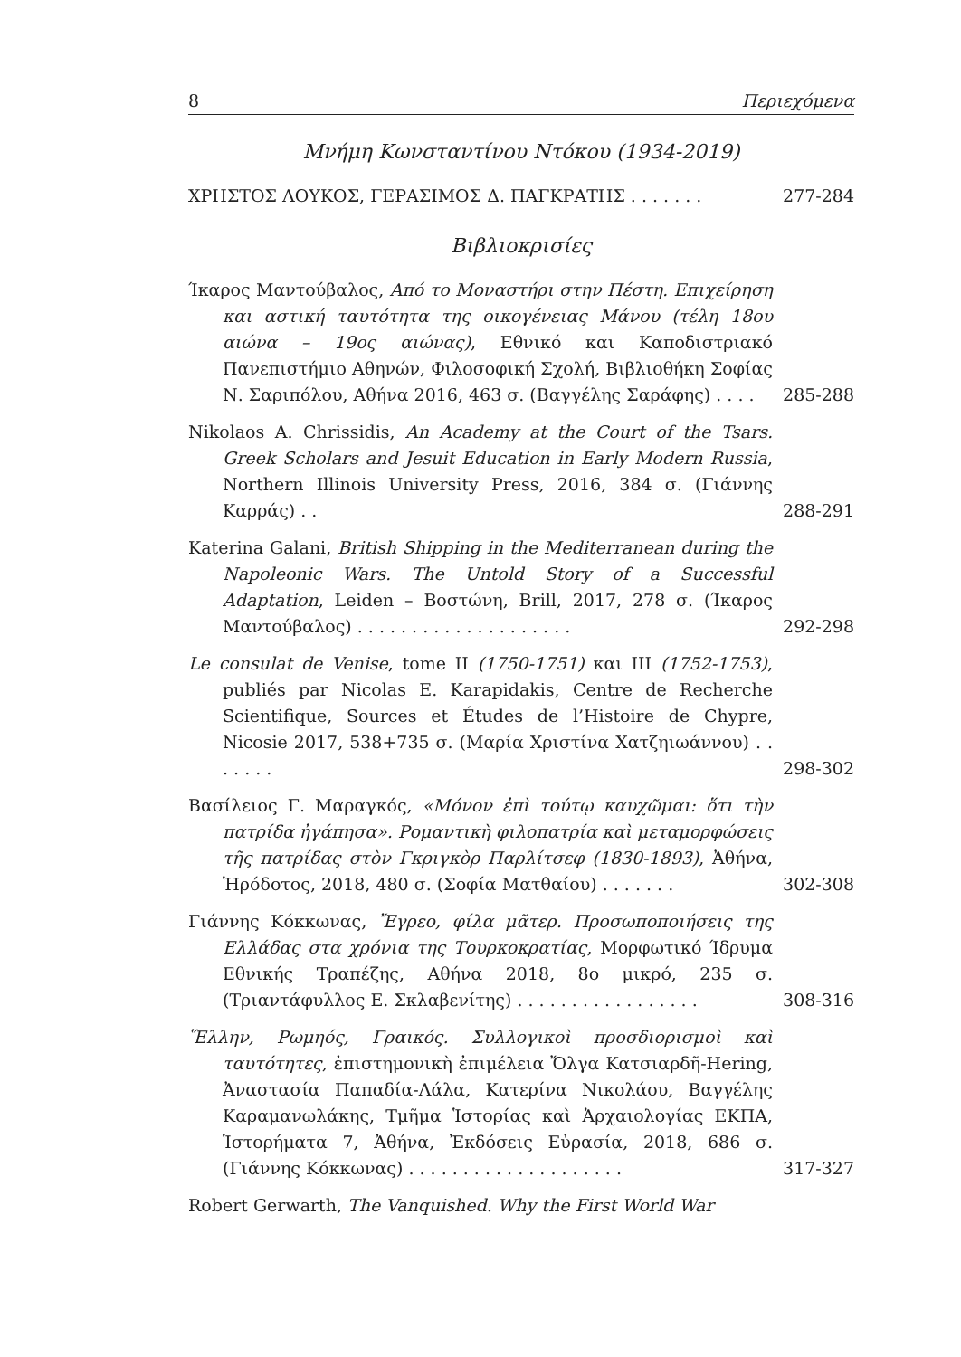8 Περιεχόμενα
Μνήμη Κωνσταντίνου Ντόκου (1934-2019)
ΧΡΗΣΤΟΣ ΛΟΥΚΟΣ, ΓΕΡΑΣΙΜΟΣ Δ. ΠΑΓΚΡΑΤΗΣ . . . . . . .
277-284
Βιβλιοκρισίες
Ίκαρος Μαντούβαλος, Από το Μοναστήρι στην Πέστη. Επιχείρηση και αστική ταυτότητα της οικογένειας Μάνου (τέλη 18ου αιώνα – 19ος αιώνας), Εθνικό και Καποδιστριακό Πανεπιστήμιο Αθηνών, Φιλοσοφική Σχολή, Βιβλιοθήκη Σοφίας Ν. Σαριπόλου, Αθήνα 2016, 463 σ. (Βαγγέλης Σαράφης) . . . .
285-288
Nikolaos A. Chrissidis, An Academy at the Court of the Tsars. Greek Scholars and Jesuit Education in Early Modern Russia, Northern Illinois University Press, 2016, 384 σ. (Γιάννης Καρράς) . .
288-291
Katerina Galani, British Shipping in the Mediterranean during the Napoleonic Wars. The Untold Story of a Successful Adaptation, Leiden – Βοστώνη, Brill, 2017, 278 σ. (Ίκαρος Μαντούβαλος) . . . . . . . . . . . . . . . . . . . .
292-298
Le consulat de Venise, tome II (1750-1751) και III (1752-1753), publiés par Nicolas E. Karapidakis, Centre de Recherche Scientifique, Sources et Études de l’Histoire de Chypre, Nicosie 2017, 538+735 σ. (Μαρία Χριστίνα Χατζηιωάννου) . . . . . . .
298-302
Βασίλειος Γ. Μαραγκός, «Μόνον ἐπὶ τούτῳ καυχῶμαι: ὅτι τὴν πατρίδα ἠγάπησα». Ρομαντικὴ φιλοπατρία καὶ μεταμορφώσεις τῆς πατρίδας στὸν Γκριγκὸρ Παρλίτσεφ (1830-1893), Ἀθήνα, Ἡρόδοτος, 2018, 480 σ. (Σοφία Ματθαίου) . . . . . . .
302-308
Γιάννης Κόκκωνας, Ἔγρεο, φίλα μᾶτερ. Προσωποποιήσεις της Ελλάδας στα χρόνια της Τουρκοκρατίας, Μορφωτικό Ίδρυμα Εθνικής Τραπέζης, Αθήνα 2018, 8ο μικρό, 235 σ. (Τριαντάφυλλος Ε. Σκλαβενίτης) . . . . . . . . . . . . . . . . .
308-316
Ἕλλην, Ρωμηός, Γραικός. Συλλογικοὶ προσδιορισμοὶ καὶ ταυτότητες, ἐπιστημονικὴ ἐπιμέλεια Ὄλγα Κατσιαρδῆ-Hering, Ἀναστασία Παπαδία-Λάλα, Κατερίνα Νικολάου, Βαγγέλης Καραμανωλάκης, Τμῆμα Ἱστορίας καὶ Ἀρχαιολογίας ΕΚΠΑ, Ἱστορήματα 7, Ἀθήνα, Ἐκδόσεις Εὐρασία, 2018, 686 σ. (Γιάννης Κόκκωνας) . . . . . . . . . . . . . . . . . . . .
317-327
Robert Gerwarth, The Vanquished. Why the First World War